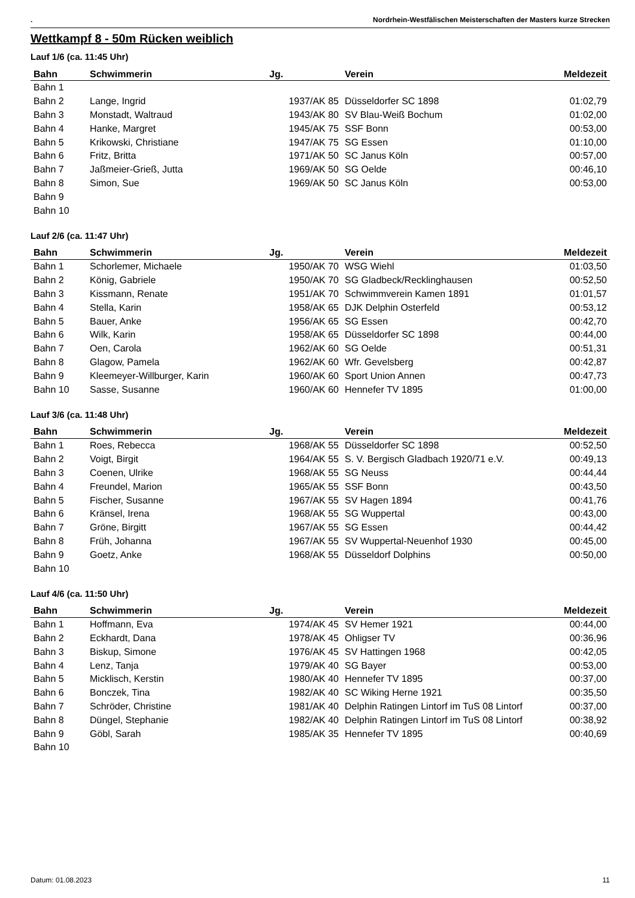. Nordrhein-Westfälischen Meisterschaften der Masters kurze Strecken
Wettkampf 8 - 50m Rücken weiblich
Lauf 1/6 (ca. 11:45 Uhr)
| Bahn | Schwimmerin | Jg. | Verein | Meldezeit |
| --- | --- | --- | --- | --- |
| Bahn 1 | | | | |
| Bahn 2 | Lange, Ingrid | 1937/AK 85 | Düsseldorfer SC 1898 | 01:02,79 |
| Bahn 3 | Monstadt, Waltraud | 1943/AK 80 | SV Blau-Weiß Bochum | 01:02,00 |
| Bahn 4 | Hanke, Margret | 1945/AK 75 | SSF Bonn | 00:53,00 |
| Bahn 5 | Krikowski, Christiane | 1947/AK 75 | SG Essen | 01:10,00 |
| Bahn 6 | Fritz, Britta | 1971/AK 50 | SC Janus Köln | 00:57,00 |
| Bahn 7 | Jaßmeier-Grieß, Jutta | 1969/AK 50 | SG Oelde | 00:46,10 |
| Bahn 8 | Simon, Sue | 1969/AK 50 | SC Janus Köln | 00:53,00 |
| Bahn 9 | | | | |
| Bahn 10 | | | | |
Lauf 2/6 (ca. 11:47 Uhr)
| Bahn | Schwimmerin | Jg. | Verein | Meldezeit |
| --- | --- | --- | --- | --- |
| Bahn 1 | Schorlemer, Michaele | 1950/AK 70 | WSG Wiehl | 01:03,50 |
| Bahn 2 | König, Gabriele | 1950/AK 70 | SG Gladbeck/Recklinghausen | 00:52,50 |
| Bahn 3 | Kissmann, Renate | 1951/AK 70 | Schwimmverein Kamen 1891 | 01:01,57 |
| Bahn 4 | Stella, Karin | 1958/AK 65 | DJK Delphin Osterfeld | 00:53,12 |
| Bahn 5 | Bauer, Anke | 1956/AK 65 | SG Essen | 00:42,70 |
| Bahn 6 | Wilk, Karin | 1958/AK 65 | Düsseldorfer SC 1898 | 00:44,00 |
| Bahn 7 | Oen, Carola | 1962/AK 60 | SG Oelde | 00:51,31 |
| Bahn 8 | Glagow, Pamela | 1962/AK 60 | Wfr. Gevelsberg | 00:42,87 |
| Bahn 9 | Kleemeyer-Willburger, Karin | 1960/AK 60 | Sport Union Annen | 00:47,73 |
| Bahn 10 | Sasse, Susanne | 1960/AK 60 | Hennefer TV 1895 | 01:00,00 |
Lauf 3/6 (ca. 11:48 Uhr)
| Bahn | Schwimmerin | Jg. | Verein | Meldezeit |
| --- | --- | --- | --- | --- |
| Bahn 1 | Roes, Rebecca | 1968/AK 55 | Düsseldorfer SC 1898 | 00:52,50 |
| Bahn 2 | Voigt, Birgit | 1964/AK 55 | S. V. Bergisch Gladbach 1920/71 e.V. | 00:49,13 |
| Bahn 3 | Coenen, Ulrike | 1968/AK 55 | SG Neuss | 00:44,44 |
| Bahn 4 | Freundel, Marion | 1965/AK 55 | SSF Bonn | 00:43,50 |
| Bahn 5 | Fischer, Susanne | 1967/AK 55 | SV Hagen 1894 | 00:41,76 |
| Bahn 6 | Kränsel, Irena | 1968/AK 55 | SG Wuppertal | 00:43,00 |
| Bahn 7 | Gröne, Birgitt | 1967/AK 55 | SG Essen | 00:44,42 |
| Bahn 8 | Früh, Johanna | 1967/AK 55 | SV Wuppertal-Neuenhof 1930 | 00:45,00 |
| Bahn 9 | Goetz, Anke | 1968/AK 55 | Düsseldorf Dolphins | 00:50,00 |
| Bahn 10 | | | | |
Lauf 4/6 (ca. 11:50 Uhr)
| Bahn | Schwimmerin | Jg. | Verein | Meldezeit |
| --- | --- | --- | --- | --- |
| Bahn 1 | Hoffmann, Eva | 1974/AK 45 | SV Hemer 1921 | 00:44,00 |
| Bahn 2 | Eckhardt, Dana | 1978/AK 45 | Ohligser TV | 00:36,96 |
| Bahn 3 | Biskup, Simone | 1976/AK 45 | SV Hattingen 1968 | 00:42,05 |
| Bahn 4 | Lenz, Tanja | 1979/AK 40 | SG Bayer | 00:53,00 |
| Bahn 5 | Micklisch, Kerstin | 1980/AK 40 | Hennefer TV 1895 | 00:37,00 |
| Bahn 6 | Bonczek, Tina | 1982/AK 40 | SC Wiking Herne 1921 | 00:35,50 |
| Bahn 7 | Schröder, Christine | 1981/AK 40 | Delphin Ratingen Lintorf im TuS 08 Lintorf | 00:37,00 |
| Bahn 8 | Düngel, Stephanie | 1982/AK 40 | Delphin Ratingen Lintorf im TuS 08 Lintorf | 00:38,92 |
| Bahn 9 | Göbl, Sarah | 1985/AK 35 | Hennefer TV 1895 | 00:40,69 |
| Bahn 10 | | | | |
Datum: 01.08.2023 11